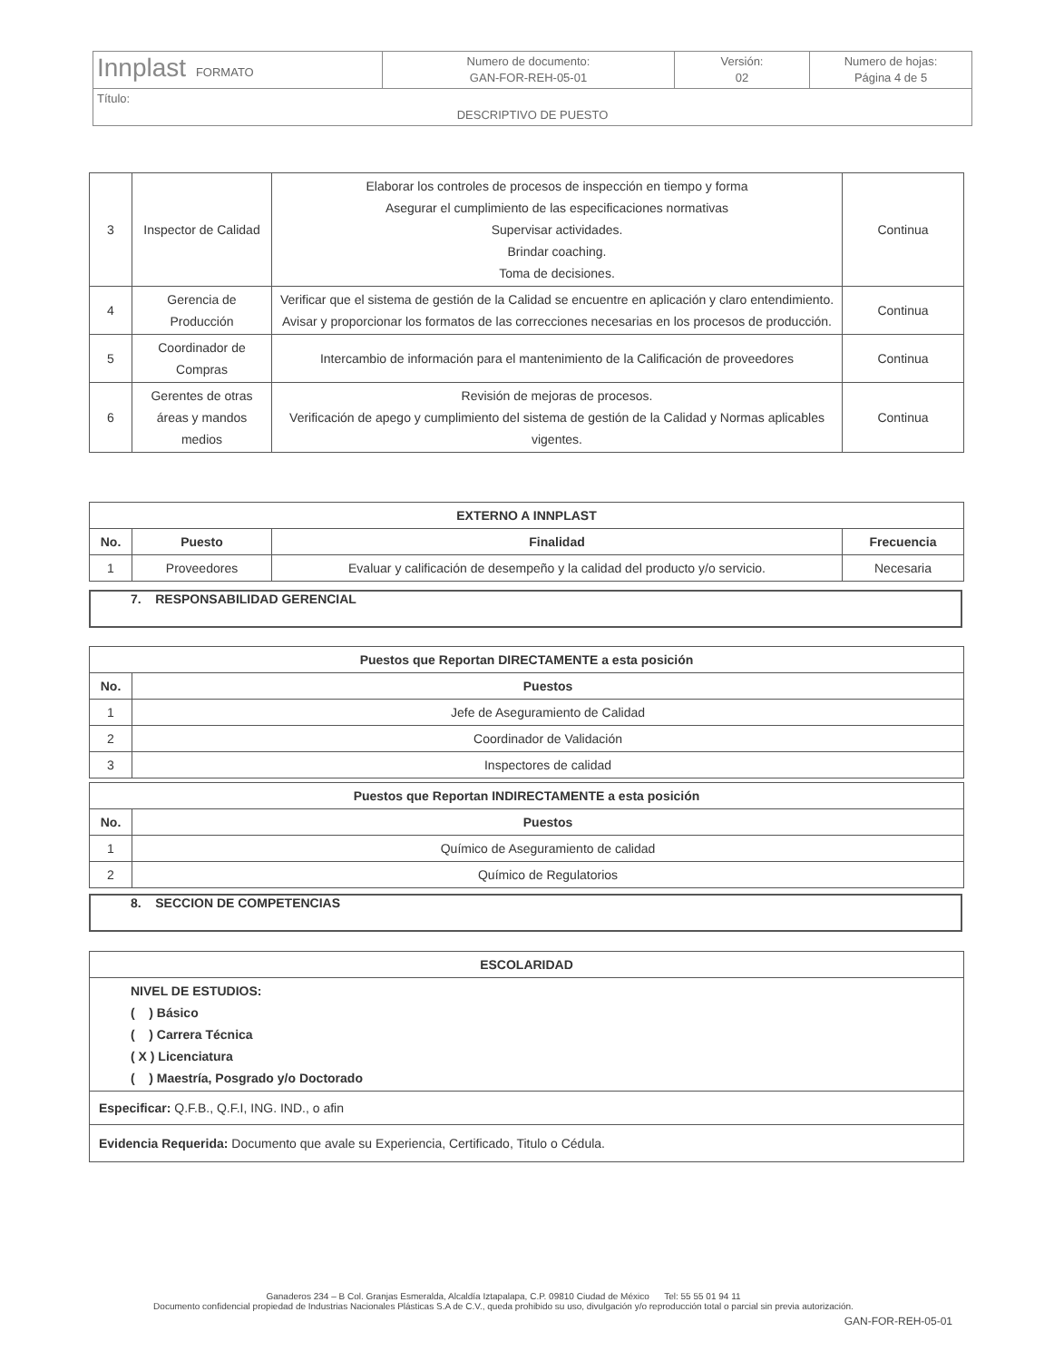| Innplast FORMATO | Numero de documento: GAN-FOR-REH-05-01 | Versión: 02 | Numero de hojas: Página 4 de 5 |
| Título: DESCRIPTIVO DE PUESTO | | | |
| 3 | Inspector de Calidad | Elaborar los controles de procesos de inspección en tiempo y forma Asegurar el cumplimiento de las especificaciones normativas Supervisar actividades. Brindar coaching. Toma de decisiones. | Continua |
| 4 | Gerencia de Producción | Verificar que el sistema de gestión de la Calidad se encuentre en aplicación y claro entendimiento. Avisar y proporcionar los formatos de las correcciones necesarias en los procesos de producción. | Continua |
| 5 | Coordinador de Compras | Intercambio de información para el mantenimiento de la Calificación de proveedores | Continua |
| 6 | Gerentes de otras áreas y mandos medios | Revisión de mejoras de procesos. Verificación de apego y cumplimiento del sistema de gestión de la Calidad y Normas aplicables vigentes. | Continua |
| EXTERNO A INNPLAST | | | |
| --- | --- | --- | --- |
| No. | Puesto | Finalidad | Frecuencia |
| 1 | Proveedores | Evaluar y calificación de desempeño y la calidad del producto y/o servicio. | Necesaria |
7. RESPONSABILIDAD GERENCIAL
| Puestos que Reportan DIRECTAMENTE a esta posición | |
| --- | --- |
| No. | Puestos |
| 1 | Jefe de Aseguramiento de Calidad |
| 2 | Coordinador de Validación |
| 3 | Inspectores de calidad |
| Puestos que Reportan INDIRECTAMENTE a esta posición | |
| --- | --- |
| No. | Puestos |
| 1 | Químico de Aseguramiento de calidad |
| 2 | Químico de Regulatorios |
8. SECCION DE COMPETENCIAS
| ESCOLARIDAD |
| --- |
| NIVEL DE ESTUDIOS: ( ) Básico ( ) Carrera Técnica ( X ) Licenciatura ( ) Maestría, Posgrado y/o Doctorado |
| Especificar: Q.F.B., Q.F.I, ING. IND., o afin |
| Evidencia Requerida: Documento que avale su Experiencia, Certificado, Titulo o Cédula. |
Ganaderos 234 – B Col. Granjas Esmeralda, Alcaldía Iztapalapa, C.P. 09810 Ciudad de México Tel: 55 55 01 94 11
Documento confidencial propiedad de Industrias Nacionales Plásticas S.A de C.V., queda prohibido su uso, divulgación y/o reproducción total o parcial sin previa autorización.
GAN-FOR-REH-05-01